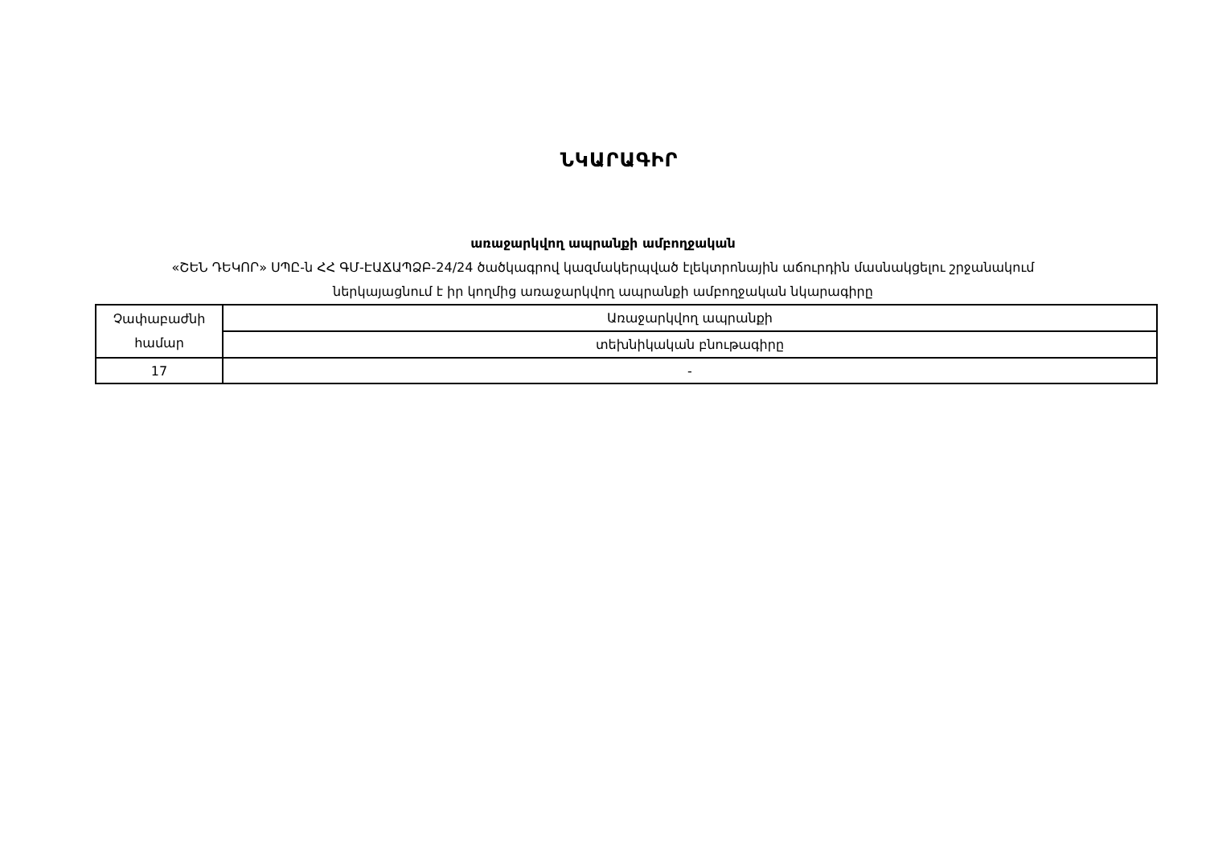ՆԿԱՐԱԳԻՐ
առաջարկվող ապրանքի ամբողջական
«ՇԵՆ ԴԵԿՈՐ» ՍՊԸ-ն ՀՀ ԳՄ-ԷԱՃԱՊՁԲ-24/24 ծածկագրով կազմակերպված էլեկտրոնային աճուրդին մասնակցելու շրջանակում
ներկայացնում է իր կողմից առաջարկվող ապրանքի ամբողջական նկարագիրը
| Չափաբաժնի համար | Առաջարկվող ապրանքի |
| | տեխնիկական բնութագիրը |
| 17 | - |